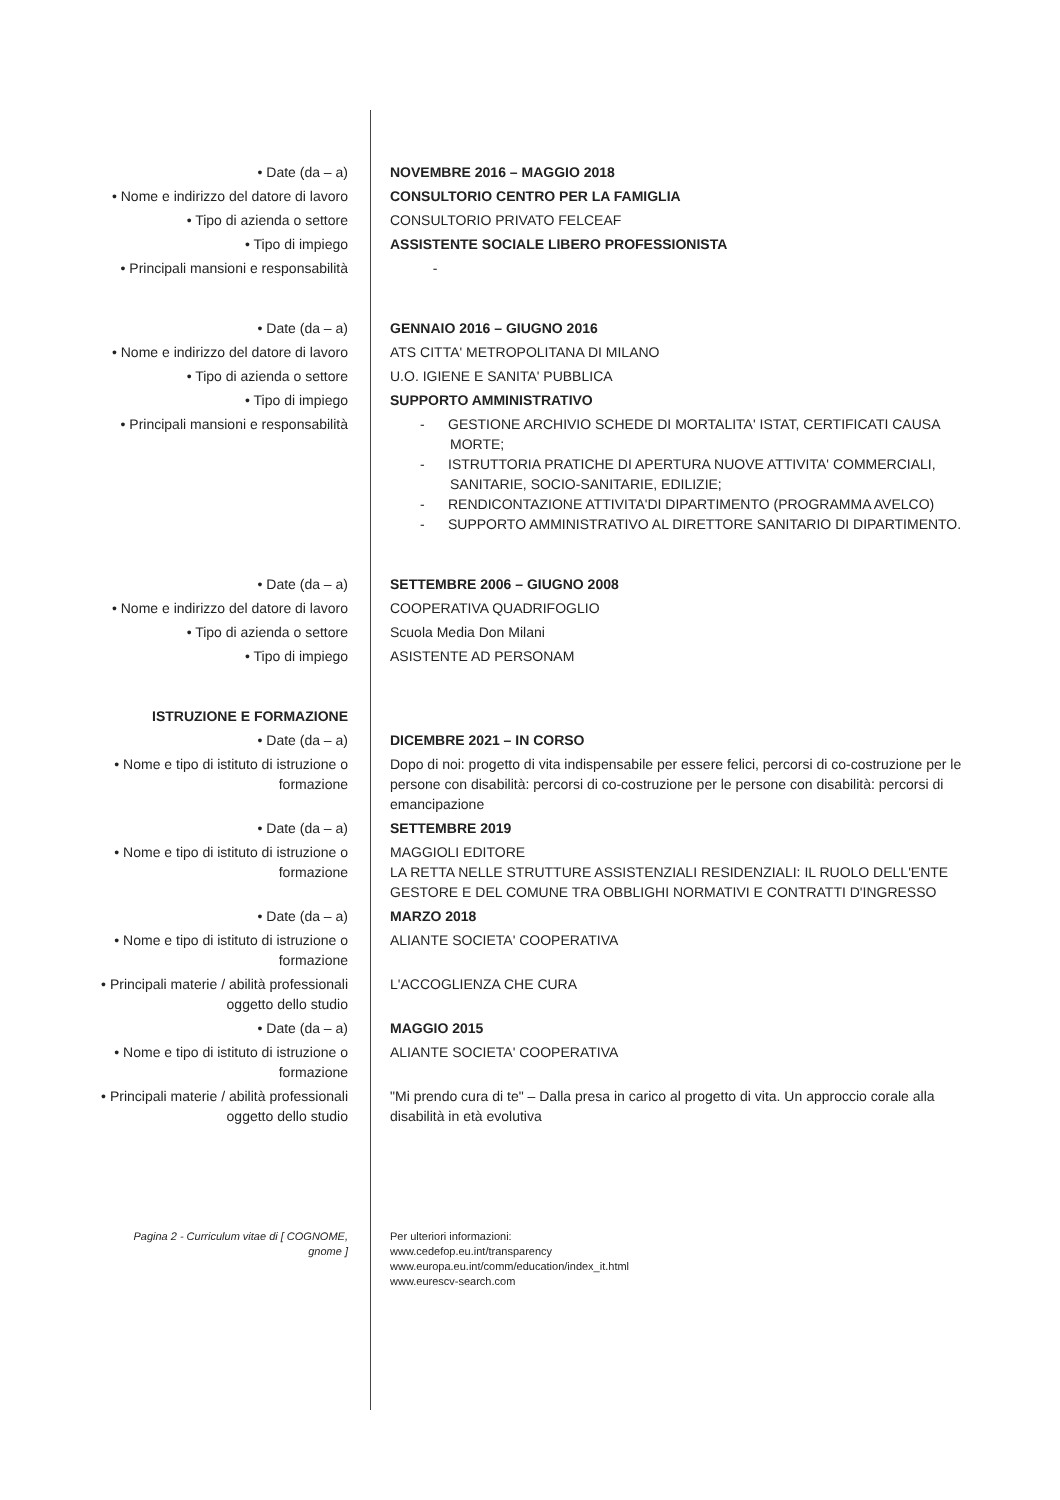| • Date (da – a) | NOVEMBRE 2016 – MAGGIO 2018 |
| • Nome e indirizzo del datore di lavoro | CONSULTORIO CENTRO PER LA FAMIGLIA |
| • Tipo di azienda o settore | CONSULTORIO PRIVATO FELCEAF |
| • Tipo di impiego | ASSISTENTE SOCIALE LIBERO PROFESSIONISTA |
| • Principali mansioni e responsabilità | - |
| • Date (da – a) | GENNAIO 2016 – GIUGNO 2016 |
| • Nome e indirizzo del datore di lavoro | ATS CITTA' METROPOLITANA DI MILANO |
| • Tipo di azienda o settore | U.O. IGIENE E SANITA' PUBBLICA |
| • Tipo di impiego | SUPPORTO AMMINISTRATIVO |
| • Principali mansioni e responsabilità | - GESTIONE ARCHIVIO SCHEDE DI MORTALITA' ISTAT, CERTIFICATI CAUSA MORTE; - ISTRUTTORIA PRATICHE DI APERTURA NUOVE ATTIVITA' COMMERCIALI, SANITARIE, SOCIO-SANITARIE, EDILIZIE; - RENDICONTAZIONE ATTIVITA'DI DIPARTIMENTO (PROGRAMMA AVELCO) - SUPPORTO AMMINISTRATIVO AL DIRETTORE SANITARIO DI DIPARTIMENTO. |
| • Date (da – a) | SETTEMBRE 2006 – GIUGNO 2008 |
| • Nome e indirizzo del datore di lavoro | COOPERATIVA QUADRIFOGLIO |
| • Tipo di azienda o settore | Scuola Media Don Milani |
| • Tipo di impiego | ASISTENTE AD PERSONAM |
| ISTRUZIONE E FORMAZIONE | |
| • Date (da – a) | DICEMBRE 2021 – IN CORSO |
| • Nome e tipo di istituto di istruzione o formazione | Dopo di noi: progetto di vita indispensabile per essere felici, percorsi di co-costruzione per le persone con disabilità: percorsi di co-costruzione per le persone con disabilità: percorsi di emancipazione |
| • Date (da – a) | SETTEMBRE 2019 |
| • Nome e tipo di istituto di istruzione o formazione | MAGGIOLI EDITORE LA RETTA NELLE STRUTTURE ASSISTENZIALI RESIDENZIALI: IL RUOLO DELL'ENTE GESTORE E DEL COMUNE TRA OBBLIGHI NORMATIVI E CONTRATTI D'INGRESSO |
| • Date (da – a) | MARZO 2018 |
| • Nome e tipo di istituto di istruzione o formazione | ALIANTE SOCIETA' COOPERATIVA |
| • Principali materie / abilità professionali oggetto dello studio | L'ACCOGLIENZA CHE CURA |
| • Date (da – a) | MAGGIO 2015 |
| • Nome e tipo di istituto di istruzione o formazione | ALIANTE SOCIETA' COOPERATIVA |
| • Principali materie / abilità professionali oggetto dello studio | "Mi prendo cura di te" – Dalla presa in carico al progetto di vita. Un approccio corale alla disabilità in età evolutiva |
| Pagina 2 - Curriculum vitae di [ COGNOME, gnome ] | Per ulteriori informazioni: www.cedefop.eu.int/transparency www.europa.eu.int/comm/education/index_it.html www.eurescv-search.com |